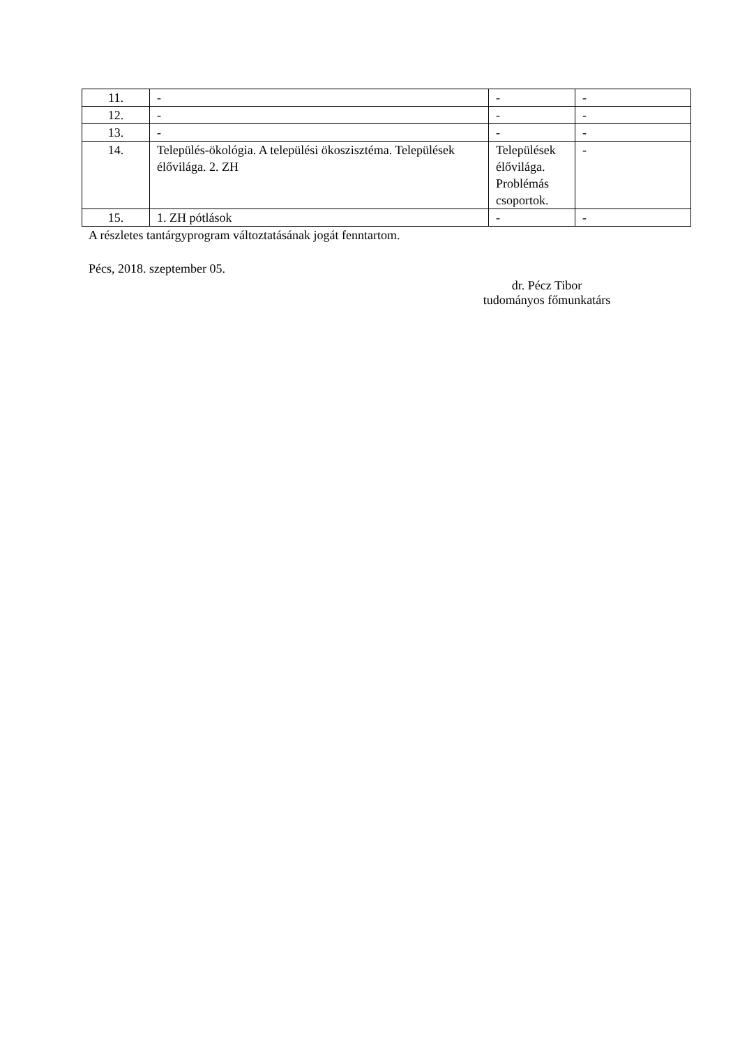| 11. | - | - | - |
| 12. | - | - | - |
| 13. | - | - | - |
| 14. | Település-ökológia. A települési ökoszisztéma. Települések élővilága. 2. ZH | Települések élővilága. Problémás csoportok. | - |
| 15. | 1. ZH pótlások | - | - |
A részletes tantárgyprogram változtatásának jogát fenntartom.
Pécs, 2018. szeptember 05.
dr. Pécz Tibor
tudományos főmunkatárs